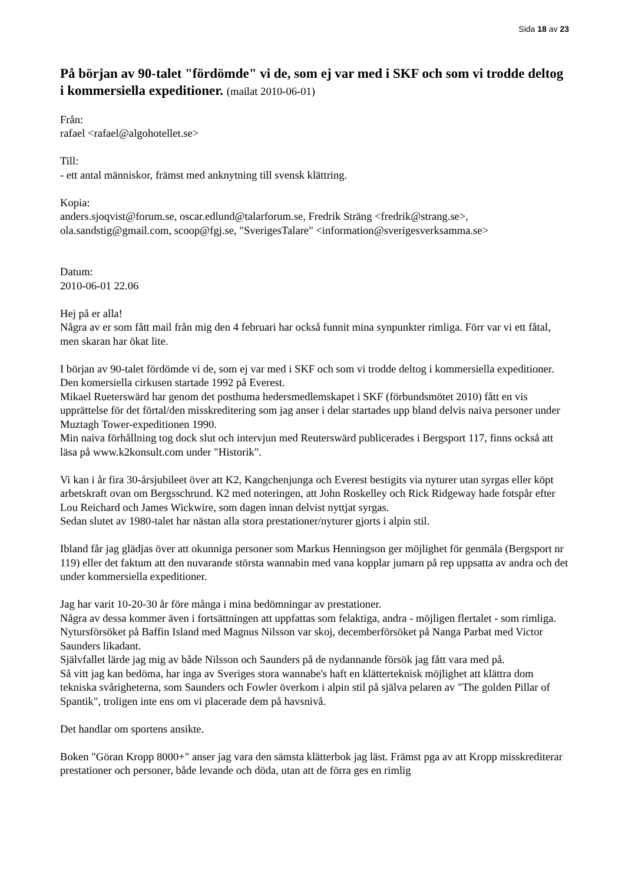Sida 18 av 23
På början av 90-talet "fördömde" vi de, som ej var med i SKF och som vi trodde deltog i kommersiella expeditioner. (mailat 2010-06-01)
Från:
rafael <rafael@algohotellet.se>
Till:
- ett antal människor, främst med anknytning till svensk klättring.
Kopia:
anders.sjoqvist@forum.se, oscar.edlund@talarforum.se, Fredrik Sträng <fredrik@strang.se>, ola.sandstig@gmail.com, scoop@fgj.se, "SverigesTalare" <information@sverigesverksamma.se>
Datum:
2010-06-01 22.06
Hej på er alla!
Några av er som fått mail från mig den 4 februari har också funnit mina synpunkter rimliga. Förr var vi ett fåtal, men skaran har ökat lite.
I början av 90-talet fördömde vi de, som ej var med i SKF och som vi trodde deltog i kommersiella expeditioner. Den komersiella cirkusen startade 1992 på Everest.
Mikael Rueterswärd har genom det posthuma hedersmedlemskapet i SKF (förbundsmötet 2010) fått en vis upprättelse för det förtal/den misskreditering som jag anser i delar startades upp bland delvis naiva personer under Muztagh Tower-expeditionen 1990.
Min naiva förhållning tog dock slut och intervjun med Reuterswärd publicerades i Bergsport 117, finns också att läsa på www.k2konsult.com under "Historik".
Vi kan i år fira 30-årsjubileet över att K2, Kangchenjunga och Everest bestigits via nyturer utan syrgas eller köpt arbetskraft ovan om Bergsschrund. K2 med noteringen, att John Roskelley och Rick Ridgeway hade fotspår efter Lou Reichard och James Wickwire, som dagen innan delvist nyttjat syrgas.
Sedan slutet av 1980-talet har nästan alla stora prestationer/nyturer gjorts i alpin stil.
Ibland får jag glädjas över att okunniga personer som Markus Henningson ger möjlighet för genmäla (Bergsport nr 119) eller det faktum att den nuvarande största wannabin med vana kopplar jumarn på rep uppsatta av andra och det under kommersiella expeditioner.
Jag har varit 10-20-30 år före många i mina bedömningar av prestationer.
Några av dessa kommer även i fortsättningen att uppfattas som felaktiga, andra - möjligen flertalet - som rimliga.
Nytursförsöket på Baffin Island med Magnus Nilsson var skoj, decemberförsöket på Nanga Parbat med Victor Saunders likadant.
Självfallet lärde jag mig av både Nilsson och Saunders på de nydannande försök jag fått vara med på.
Så vitt jag kan bedöma, har inga av Sveriges stora wannabe's haft en klätterteknisk möjlighet att klättra dom tekniska svårigheterna, som Saunders och Fowler överkom i alpin stil på själva pelaren av "The golden Pillar of Spantik", troligen inte ens om vi placerade dem på havsnivå.
Det handlar om sportens ansikte.
Boken "Göran Kropp 8000+" anser jag vara den sämsta klätterbok jag läst. Främst pga av att Kropp misskrediterar prestationer och personer, både levande och döda, utan att de förra ges en rimlig